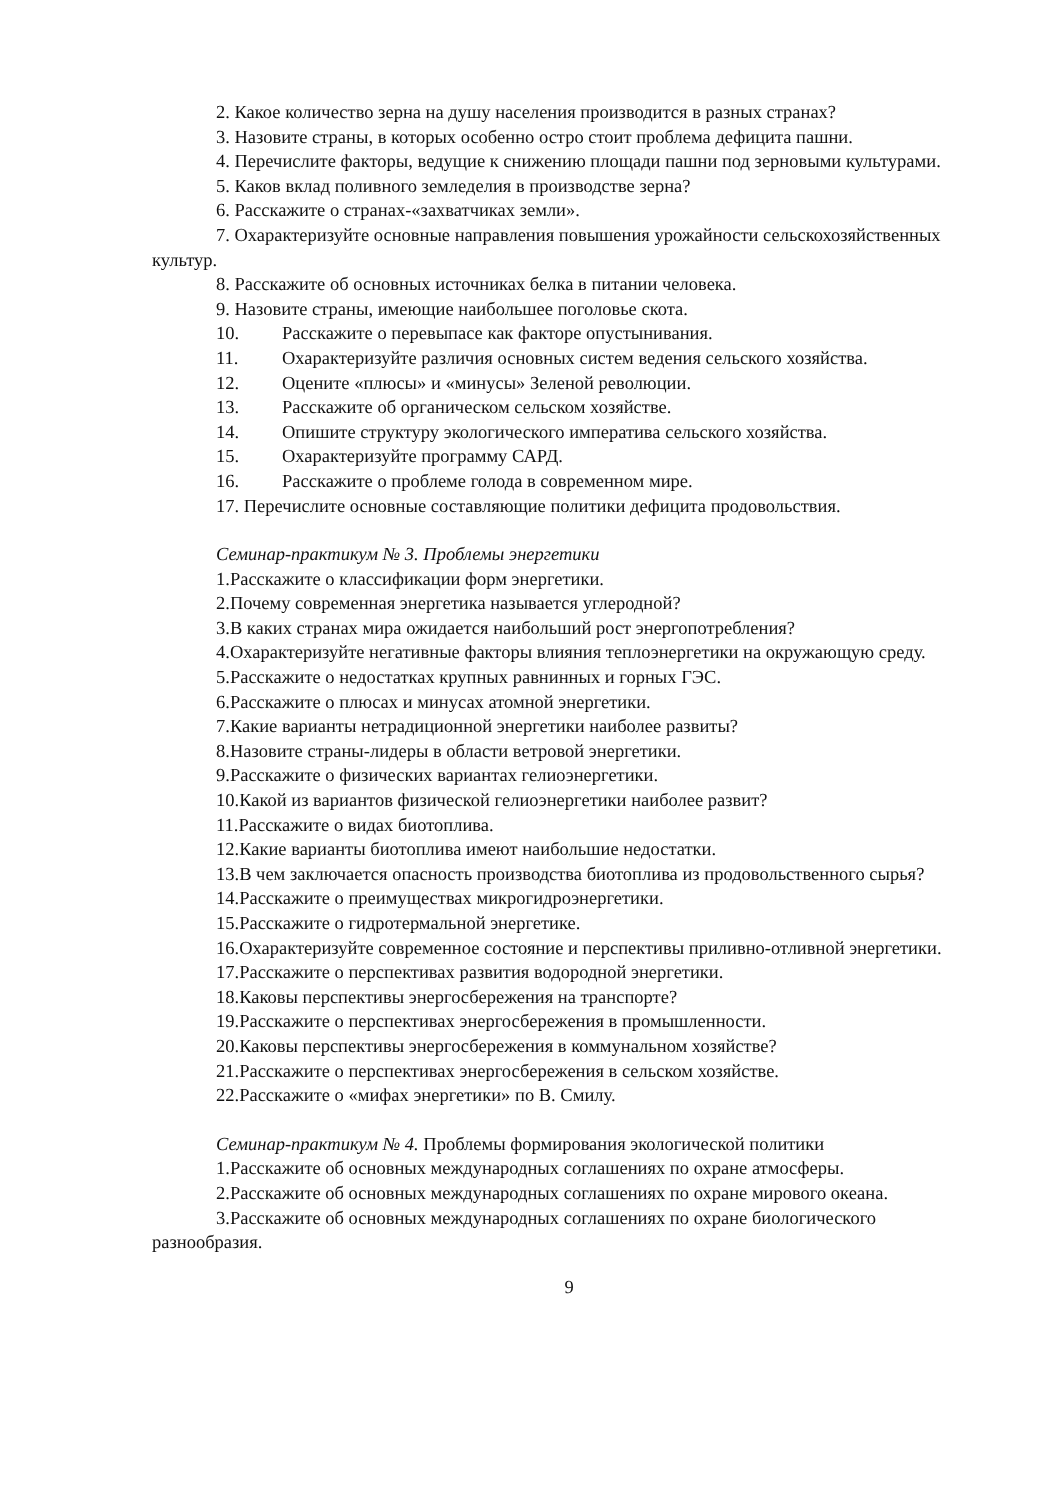2. Какое количество зерна на душу населения производится в разных странах?
3. Назовите страны, в которых особенно остро стоит проблема дефицита пашни.
4. Перечислите факторы, ведущие к снижению площади пашни под зерновыми культурами.
5. Каков вклад поливного земледелия в производстве зерна?
6. Расскажите о странах-«захватчиках земли».
7. Охарактеризуйте основные направления повышения урожайности сельскохозяйственных культур.
8. Расскажите об основных источниках белка в питании человека.
9. Назовите страны, имеющие наибольшее поголовье скота.
10. Расскажите о перевыпасе как факторе опустынивания.
11. Охарактеризуйте различия основных систем ведения сельского хозяйства.
12. Оцените «плюсы» и «минусы» Зеленой революции.
13. Расскажите об органическом сельском хозяйстве.
14. Опишите структуру экологического императива сельского хозяйства.
15. Охарактеризуйте программу САРД.
16. Расскажите о проблеме голода в современном мире.
17. Перечислите основные составляющие политики дефицита продовольствия.
Семинар-практикум № 3. Проблемы энергетики
1.Расскажите о классификации форм энергетики.
2.Почему современная энергетика называется углеродной?
3.В каких странах мира ожидается наибольший рост энергопотребления?
4.Охарактеризуйте негативные факторы влияния теплоэнергетики на окружающую среду.
5.Расскажите о недостатках крупных равнинных и горных ГЭС.
6.Расскажите о плюсах и минусах атомной энергетики.
7.Какие варианты нетрадиционной энергетики наиболее развиты?
8.Назовите страны-лидеры в области ветровой энергетики.
9.Расскажите о физических вариантах гелиоэнергетики.
10.Какой из вариантов физической гелиоэнергетики наиболее развит?
11.Расскажите о видах биотоплива.
12.Какие варианты биотоплива имеют наибольшие недостатки.
13.В чем заключается опасность производства биотоплива из продовольственного сырья?
14.Расскажите о преимуществах микрогидроэнергетики.
15.Расскажите о гидротермальной энергетике.
16.Охарактеризуйте современное состояние и перспективы приливно-отливной энергетики.
17.Расскажите о перспективах развития водородной энергетики.
18.Каковы перспективы энергосбережения на транспорте?
19.Расскажите о перспективах энергосбережения в промышленности.
20.Каковы перспективы энергосбережения в коммунальном хозяйстве?
21.Расскажите о перспективах энергосбережения в сельском хозяйстве.
22.Расскажите о «мифах энергетики» по В. Смилу.
Семинар-практикум № 4. Проблемы формирования экологической политики
1.Расскажите об основных международных соглашениях по охране атмосферы.
2.Расскажите об основных международных соглашениях по охране мирового океана.
3.Расскажите об основных международных соглашениях по охране биологического разнообразия.
9